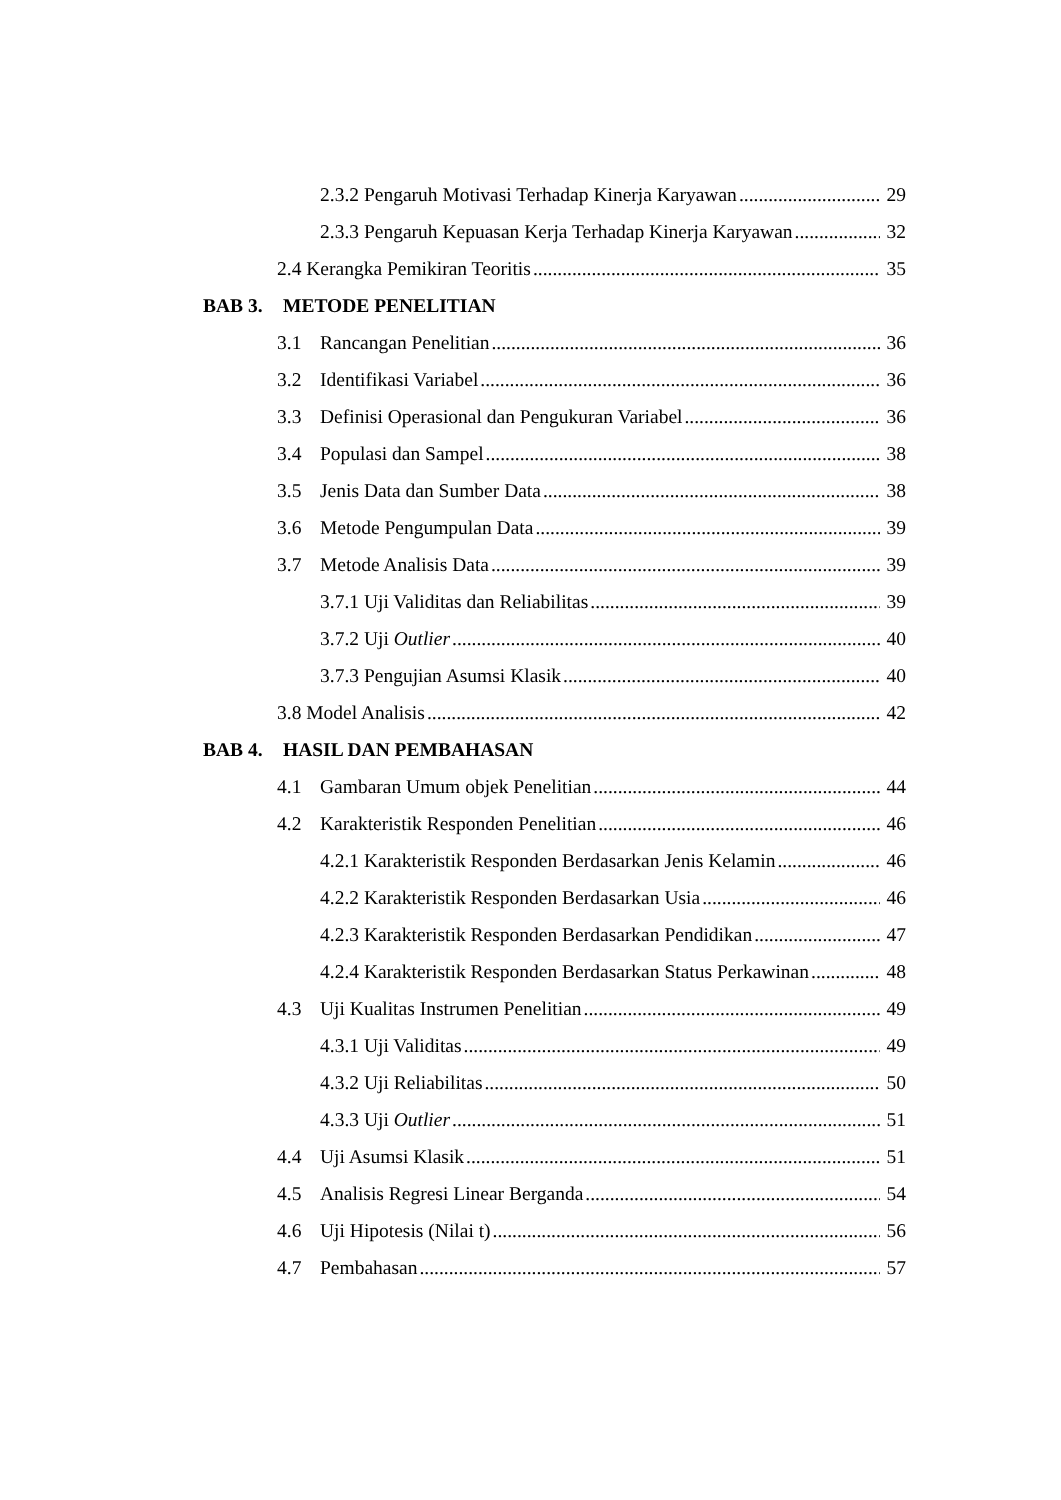2.3.2 Pengaruh Motivasi Terhadap Kinerja Karyawan 29
2.3.3 Pengaruh Kepuasan Kerja Terhadap Kinerja Karyawan 32
2.4 Kerangka Pemikiran Teoritis 35
BAB 3. METODE PENELITIAN
3.1 Rancangan Penelitian 36
3.2 Identifikasi Variabel 36
3.3 Definisi Operasional dan Pengukuran Variabel 36
3.4 Populasi dan Sampel 38
3.5 Jenis Data dan Sumber Data 38
3.6 Metode Pengumpulan Data 39
3.7 Metode Analisis Data 39
3.7.1 Uji Validitas dan Reliabilitas 39
3.7.2 Uji Outlier 40
3.7.3 Pengujian Asumsi Klasik 40
3.8 Model Analisis 42
BAB 4. HASIL DAN PEMBAHASAN
4.1 Gambaran Umum objek Penelitian 44
4.2 Karakteristik Responden Penelitian 46
4.2.1 Karakteristik Responden Berdasarkan Jenis Kelamin 46
4.2.2 Karakteristik Responden Berdasarkan Usia 46
4.2.3 Karakteristik Responden Berdasarkan Pendidikan 47
4.2.4 Karakteristik Responden Berdasarkan Status Perkawinan 48
4.3 Uji Kualitas Instrumen Penelitian 49
4.3.1 Uji Validitas 49
4.3.2 Uji Reliabilitas 50
4.3.3 Uji Outlier 51
4.4 Uji Asumsi Klasik 51
4.5 Analisis Regresi Linear Berganda 54
4.6 Uji Hipotesis (Nilai t) 56
4.7 Pembahasan 57